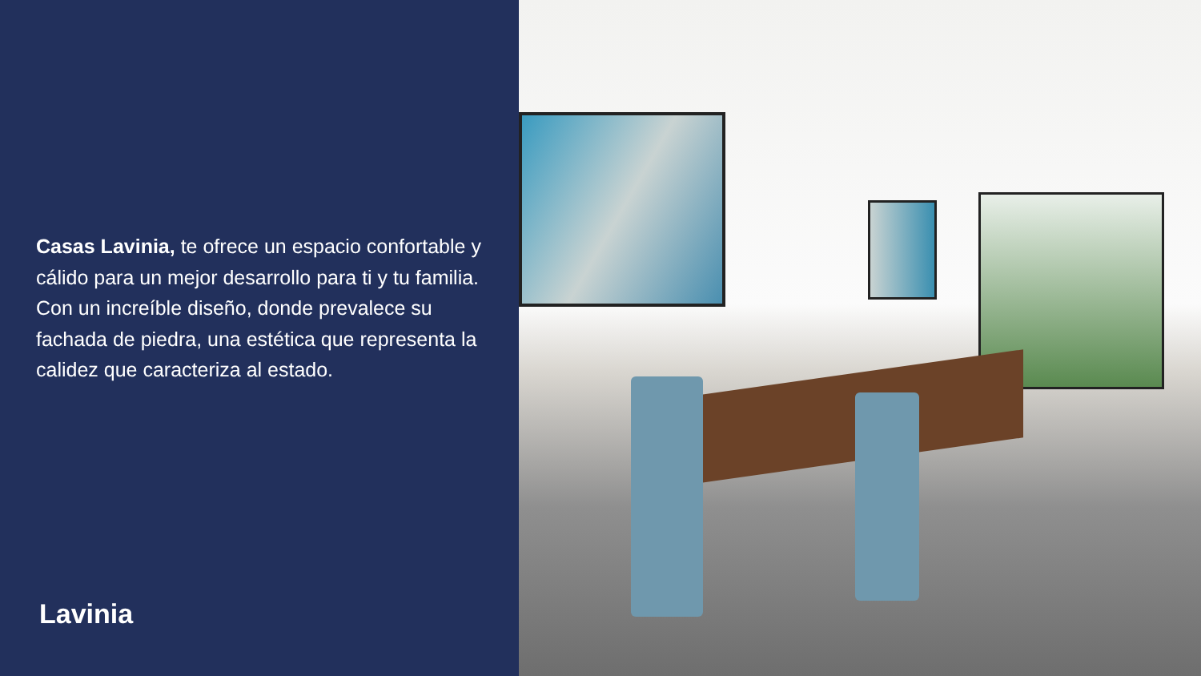Casas Lavinia, te ofrece un espacio confortable y cálido para un mejor desarrollo para ti y tu familia.
Con un increíble diseño, donde prevalece su fachada de piedra, una estética que representa la calidez que caracteriza al estado.
Lavinia